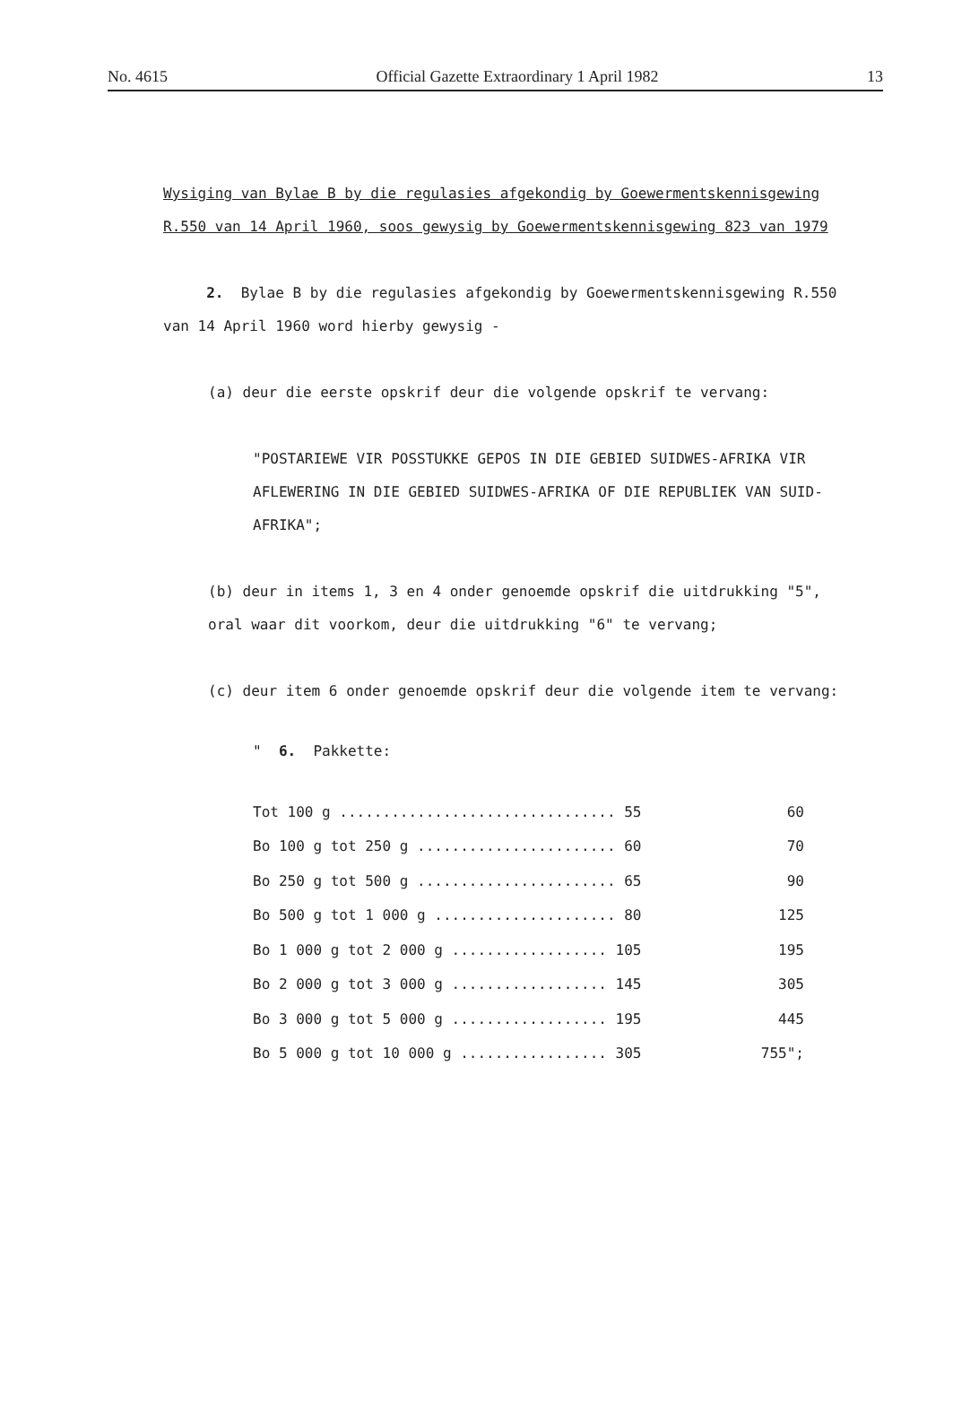No. 4615 Official Gazette Extraordinary 1 April 1982 13
Wysiging van Bylae B by die regulasies afgekondig by Goewermentskennisgewing R.550 van 14 April 1960, soos gewysig by Goewermentskennisgewing 823 van 1979
2. Bylae B by die regulasies afgekondig by Goewermentskennisgewing R.550 van 14 April 1960 word hierby gewysig -
(a) deur die eerste opskrif deur die volgende opskrif te vervang:
"POSTARIEWE VIR POSSTUKKE GEPOS IN DIE GEBIED SUIDWES-AFRIKA VIR AFLEWERING IN DIE GEBIED SUIDWES-AFRIKA OF DIE REPUBLIEK VAN SUID-AFRIKA";
(b) deur in items 1, 3 en 4 onder genoemde opskrif die uitdrukking "5", oral waar dit voorkom, deur die uitdrukking "6" te vervang;
(c) deur item 6 onder genoemde opskrif deur die volgende item te vervang:
" 6. Pakkette:
| Tot 100 g ................................ 55 | 60 |
| Bo 100 g tot 250 g ....................... 60 | 70 |
| Bo 250 g tot 500 g ....................... 65 | 90 |
| Bo 500 g tot 1 000 g ..................... 80 | 125 |
| Bo 1 000 g tot 2 000 g .................. 105 | 195 |
| Bo 2 000 g tot 3 000 g .................. 145 | 305 |
| Bo 3 000 g tot 5 000 g .................. 195 | 445 |
| Bo 5 000 g tot 10 000 g ................. 305 | 755"; |